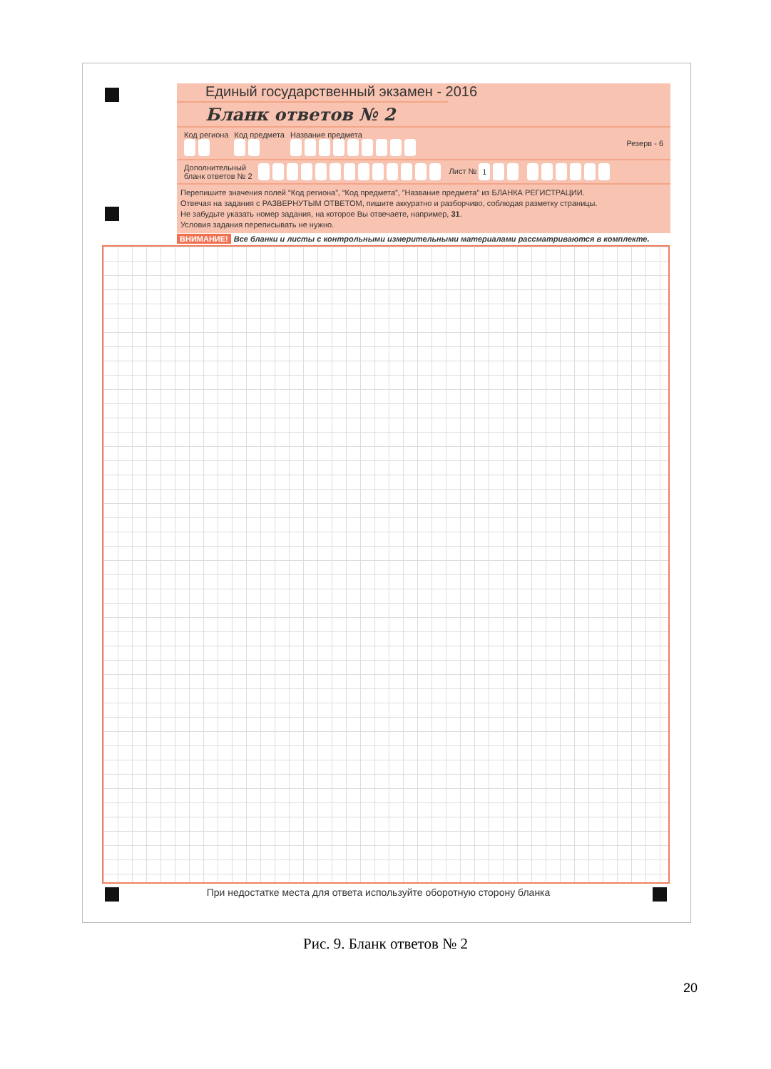Единый государственный экзамен - 2016
Бланк ответов № 2
Код региона
Код предмета
Название предмета
Резерв - 6
Дополнительный
бланк ответов № 2
Лист № 1
Перепишите значения полей “Код региона”, “Код предмета”, ”Название предмета” из БЛАНКА РЕГИСТРАЦИИ.
Отвечая на задания с РАЗВЕРНУТЫМ ОТВЕТОМ, пишите аккуратно и разборчиво, соблюдая разметку страницы.
Не забудьте указать номер задания, на которое Вы отвечаете, например, 31.
Условия задания переписывать не нужно.
ВНИМАНИЕ! Все бланки и листы с контрольными измерительными материалами рассматриваются в комплекте.
При недостатке места для ответа используйте оборотную сторону бланка
Рис. 9. Бланк ответов № 2
20